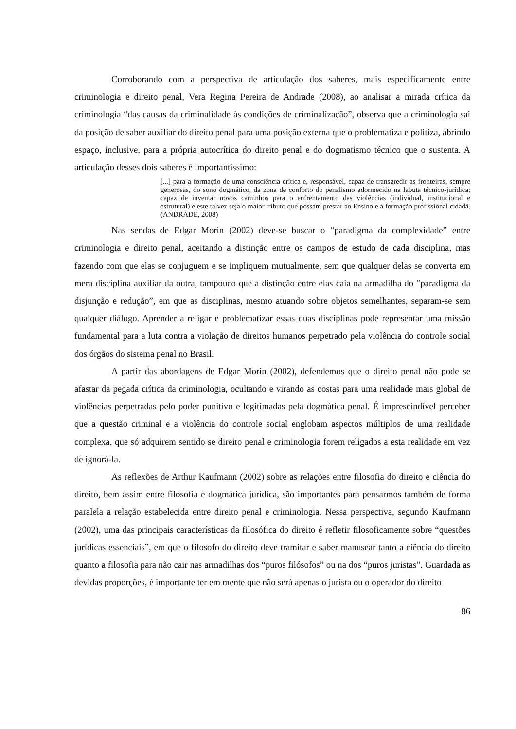Corroborando com a perspectiva de articulação dos saberes, mais especificamente entre criminologia e direito penal, Vera Regina Pereira de Andrade (2008), ao analisar a mirada crítica da criminologia “das causas da criminalidade às condições de criminalização”, observa que a criminologia sai da posição de saber auxiliar do direito penal para uma posição externa que o problematiza e politiza, abrindo espaço, inclusive, para a própria autocrítica do direito penal e do dogmatismo técnico que o sustenta. A articulação desses dois saberes é importantíssimo:
[...] para a formação de uma consciência crítica e, responsável, capaz de transgredir as fronteiras, sempre generosas, do sono dogmático, da zona de conforto do penalismo adormecido na labuta técnico-jurídica; capaz de inventar novos caminhos para o enfrentamento das violências (individual, institucional e estrutural) e este talvez seja o maior tributo que possam prestar ao Ensino e à formação profissional cidadã. (ANDRADE, 2008)
Nas sendas de Edgar Morin (2002) deve-se buscar o “paradigma da complexidade” entre criminologia e direito penal, aceitando a distinção entre os campos de estudo de cada disciplina, mas fazendo com que elas se conjuguem e se impliquem mutualmente, sem que qualquer delas se converta em mera disciplina auxiliar da outra, tampouco que a distinção entre elas caia na armadilha do “paradigma da disjunção e redução”, em que as disciplinas, mesmo atuando sobre objetos semelhantes, separam-se sem qualquer diálogo. Aprender a religar e problematizar essas duas disciplinas pode representar uma missão fundamental para a luta contra a violação de direitos humanos perpetrado pela violência do controle social dos órgãos do sistema penal no Brasil.
A partir das abordagens de Edgar Morin (2002), defendemos que o direito penal não pode se afastar da pegada crítica da criminologia, ocultando e virando as costas para uma realidade mais global de violências perpetradas pelo poder punitivo e legitimadas pela dogmática penal. É imprescindível perceber que a questão criminal e a violência do controle social englobam aspectos múltiplos de uma realidade complexa, que só adquirem sentido se direito penal e criminologia forem religados a esta realidade em vez de ignorá-la.
As reflexões de Arthur Kaufmann (2002) sobre as relações entre filosofia do direito e ciência do direito, bem assim entre filosofia e dogmática jurídica, são importantes para pensarmos também de forma paralela a relação estabelecida entre direito penal e criminologia. Nessa perspectiva, segundo Kaufmann (2002), uma das principais características da filosófica do direito é refletir filosoficamente sobre “questões jurídicas essenciais”, em que o filosofo do direito deve tramitar e saber manusear tanto a ciência do direito quanto a filosofia para não cair nas armadilhas dos “puros filósofos” ou na dos “puros juristas”. Guardada as devidas proporções, é importante ter em mente que não será apenas o jurista ou o operador do direito
86